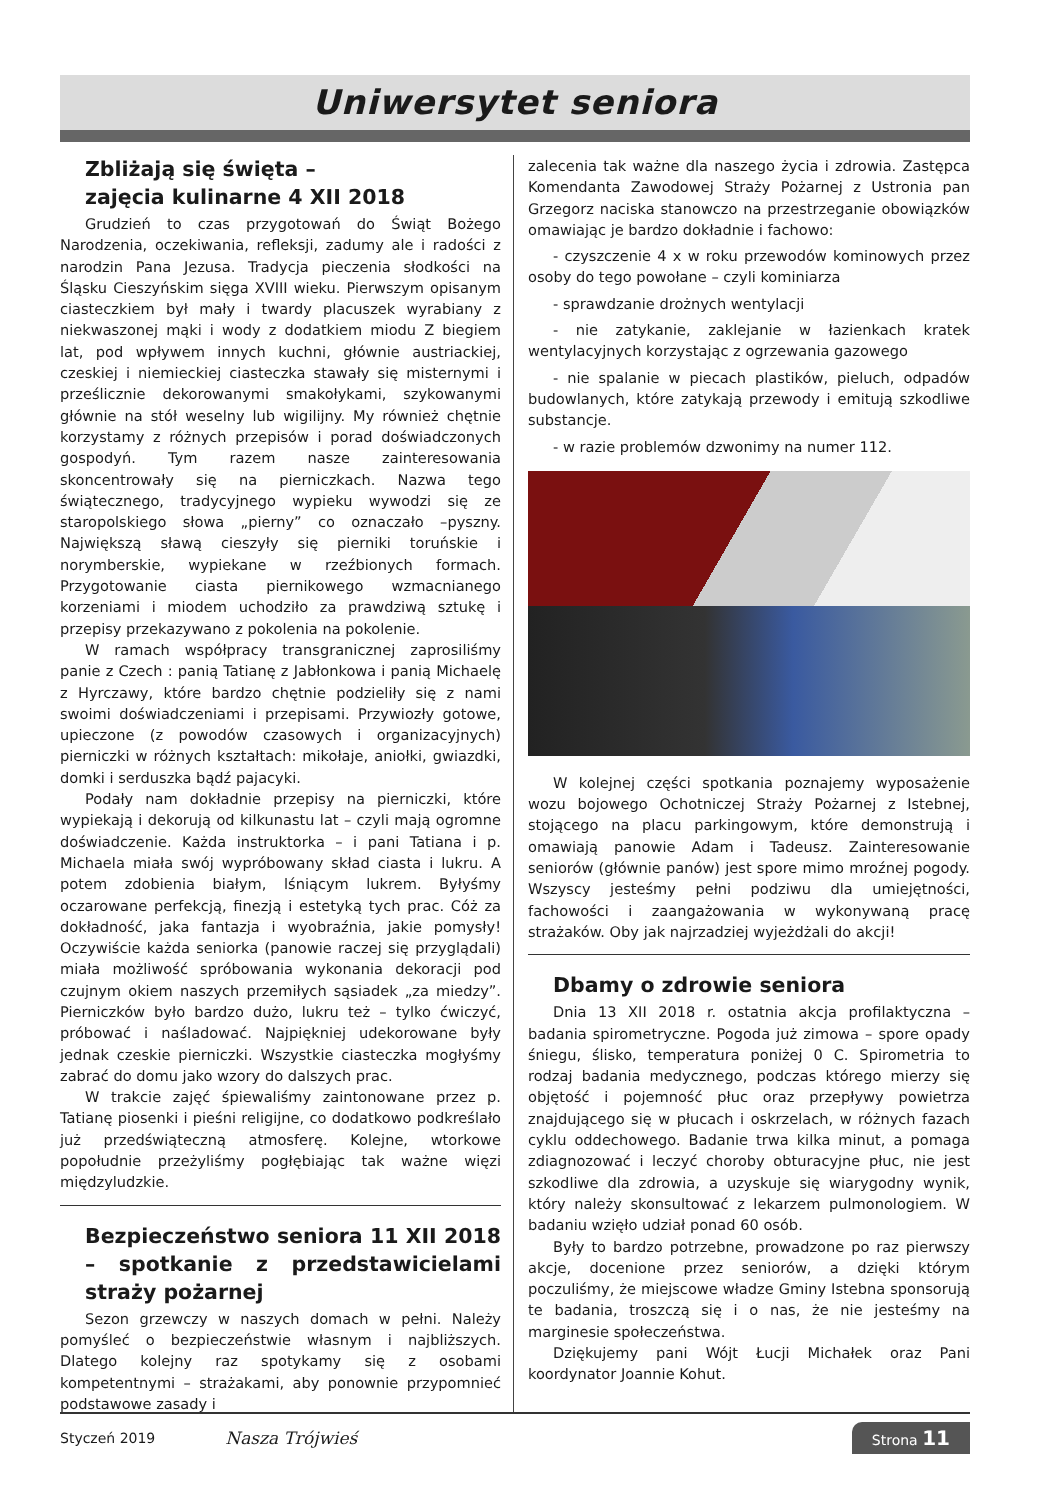Uniwersytet seniora
Zbliżają się święta –
zajęcia kulinarne 4 XII 2018
Grudzień to czas przygotowań do Świąt Bożego Narodzenia, oczekiwania, refleksji, zadumy ale i radości z narodzin Pana Jezusa. Tradycja pieczenia słodkości na Śląsku Cieszyńskim sięga XVIII wieku. Pierwszym opisanym ciasteczkiem był mały i twardy placuszek wyrabiany z niekwaszonej mąki i wody z dodatkiem miodu Z biegiem lat, pod wpływem innych kuchni, głównie austriackiej, czeskiej i niemieckiej ciasteczka stawały się misternymi i prześlicznie dekorowanymi smakołykami, szykowanymi głównie na stół weselny lub wigilijny. My również chętnie korzystamy z różnych przepisów i porad doświadczonych gospodyń. Tym razem nasze zainteresowania skoncentrowały się na pierniczkach. Nazwa tego świątecznego, tradycyjnego wypieku wywodzi się ze staropolskiego słowa „pierny” co oznaczało –pyszny. Największą sławą cieszyły się pierniki toruńskie i norymberskie, wypiekane w rzeźbionych formach. Przygotowanie ciasta piernikowego wzmacnianego korzeniami i miodem uchodziło za prawdziwą sztukę i przepisy przekazywano z pokolenia na pokolenie.
W ramach współpracy transgranicznej zaprosiliśmy panie z Czech : panią Tatianę z Jabłonkowa i panią Michaelę z Hyrczawy, które bardzo chętnie podzieliły się z nami swoimi doświadczeniami i przepisami. Przywiozły gotowe, upieczone (z powodów czasowych i organizacyjnych) pierniczki w różnych kształtach: mikołaje, aniołki, gwiazdki, domki i serduszka bądź pajacyki.
Podały nam dokładnie przepisy na pierniczki, które wypiekają i dekorują od kilkunastu lat – czyli mają ogromne doświadczenie. Każda instruktorka – i pani Tatiana i p. Michaela miała swój wypróbowany skład ciasta i lukru. A potem zdobienia białym, lśniącym lukrem. Byłyśmy oczarowane perfekcją, finezją i estetyką tych prac. Cóż za dokładność, jaka fantazja i wyobraźnia, jakie pomysły! Oczywiście każda seniorka (panowie raczej się przyglądali) miała możliwość spróbowania wykonania dekoracji pod czujnym okiem naszych przemiłych sąsiadek „za miedzy”. Pierniczków było bardzo dużo, lukru też – tylko ćwiczyć, próbować i naśladować. Najpiękniej udekorowane były jednak czeskie pierniczki. Wszystkie ciasteczka mogłyśmy zabrać do domu jako wzory do dalszych prac.
W trakcie zajęć śpiewaliśmy zaintonowane przez p. Tatianę piosenki i pieśni religijne, co dodatkowo podkreślało już przedświąteczną atmosferę. Kolejne, wtorkowe popołudnie przeżyliśmy pogłębiając tak ważne więzi międzyludzkie.
Bezpieczeństwo seniora 11 XII 2018 – spotkanie z przedstawicielami straży pożarnej
Sezon grzewczy w naszych domach w pełni. Należy pomyśleć o bezpieczeństwie własnym i najbliższych. Dlatego kolejny raz spotykamy się z osobami kompetentnymi – strażakami, aby ponownie przypomnieć podstawowe zasady i
zalecenia tak ważne dla naszego życia i zdrowia. Zastępca Komendanta Zawodowej Straży Pożarnej z Ustronia pan Grzegorz naciska stanowczo na przestrzeganie obowiązków omawiając je bardzo dokładnie i fachowo:
- czyszczenie 4 x w roku przewodów kominowych przez osoby do tego powołane – czyli kominiarza
- sprawdzanie drożnych wentylacji
- nie zatykanie, zaklejanie w łazienkach kratek wentylacyjnych korzystając z ogrzewania gazowego
- nie spalanie w piecach plastików, pieluch, odpadów budowlanych, które zatykają przewody i emitują szkodliwe substancje.
- w razie problemów dzwonimy na numer 112.
W kolejnej części spotkania poznajemy wyposażenie wozu bojowego Ochotniczej Straży Pożarnej z Istebnej, stojącego na placu parkingowym, które demonstrują i omawiają panowie Adam i Tadeusz. Zainteresowanie seniorów (głównie panów) jest spore mimo mroźnej pogody. Wszyscy jesteśmy pełni podziwu dla umiejętności, fachowości i zaangażowania w wykonywaną pracę strażaków. Oby jak najrzadziej wyjeżdżali do akcji!
Dbamy o zdrowie seniora
Dnia 13 XII 2018 r. ostatnia akcja profilaktyczna – badania spirometryczne. Pogoda już zimowa – spore opady śniegu, ślisko, temperatura poniżej 0 C. Spirometria to rodzaj badania medycznego, podczas którego mierzy się objętość i pojemność płuc oraz przepływy powietrza znajdującego się w płucach i oskrzelach, w różnych fazach cyklu oddechowego. Badanie trwa kilka minut, a pomaga zdiagnozować i leczyć choroby obturacyjne płuc, nie jest szkodliwe dla zdrowia, a uzyskuje się wiarygodny wynik, który należy skonsultować z lekarzem pulmonologiem. W badaniu wzięło udział ponad 60 osób.
Były to bardzo potrzebne, prowadzone po raz pierwszy akcje, docenione przez seniorów, a dzięki którym poczuliśmy, że miejscowe władze Gminy Istebna sponsorują te badania, troszczą się i o nas, że nie jesteśmy na marginesie społeczeństwa.
Dziękujemy pani Wójt Łucji Michałek oraz Pani koordynator Joannie Kohut.
Styczeń 2019 Nasza Trójwieś Strona 11